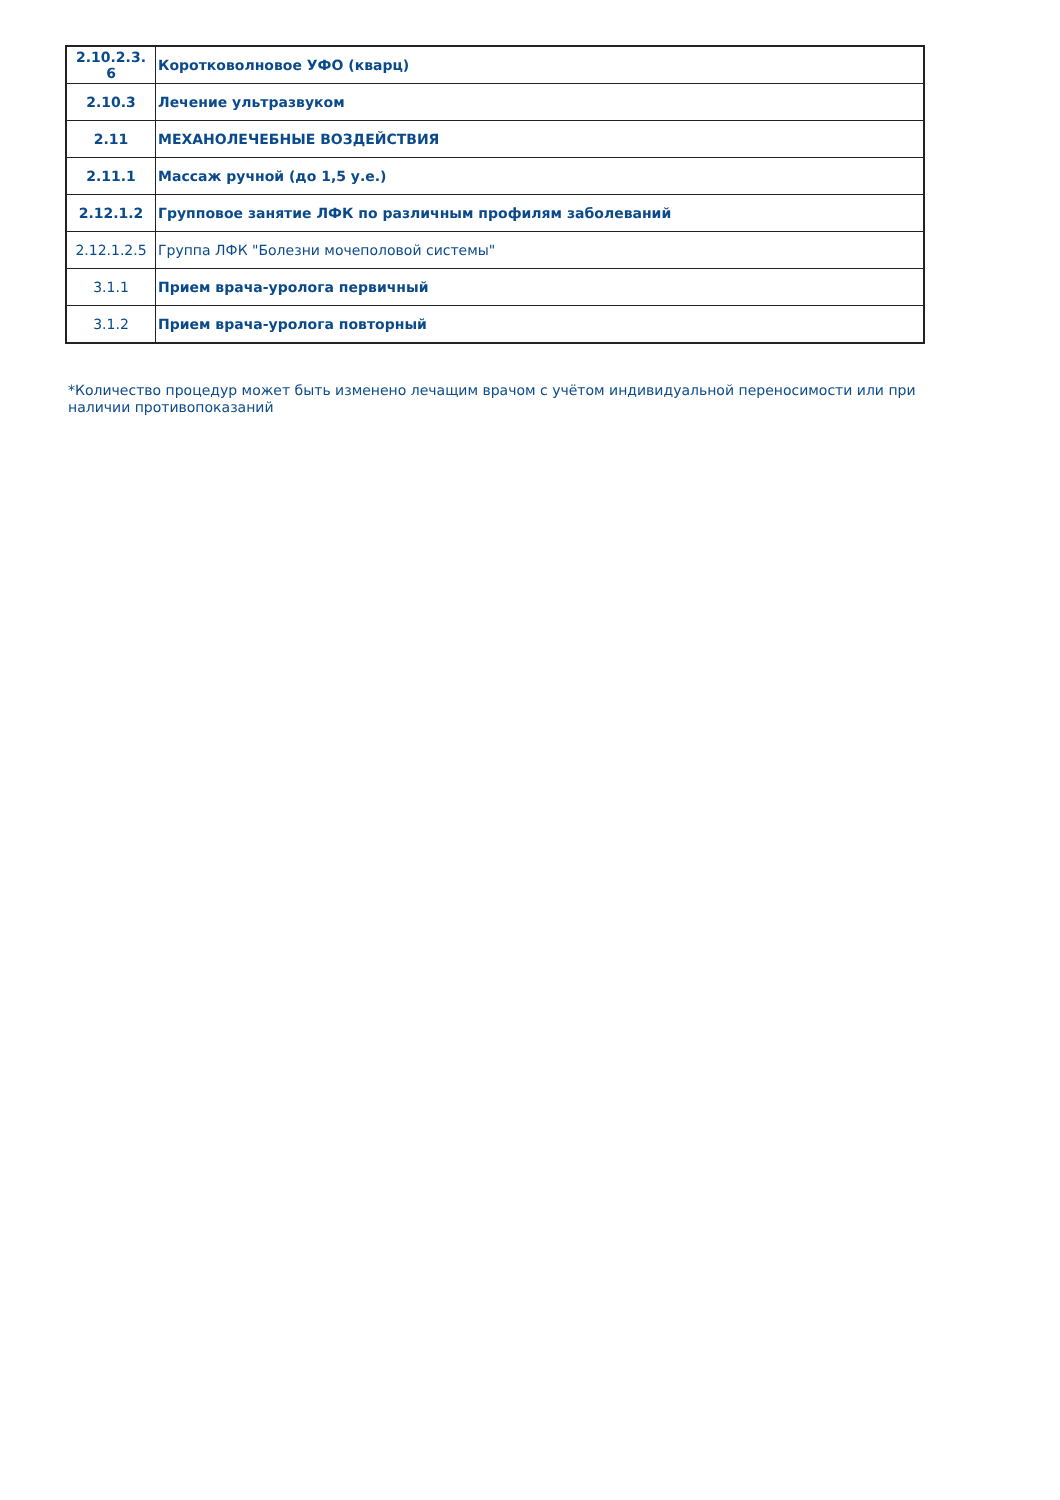| 2.10.2.3. 6 | Коротковолновое УФО (кварц) |
| 2.10.3 | Лечение ультразвуком |
| 2.11 | МЕХАНОЛЕЧЕБНЫЕ ВОЗДЕЙСТВИЯ |
| 2.11.1 | Массаж ручной (до 1,5 у.е.) |
| 2.12.1.2 | Групповое занятие ЛФК по различным профилям заболеваний |
| 2.12.1.2.5 | Группа ЛФК "Болезни мочеполовой системы" |
| 3.1.1 | Прием врача-уролога первичный |
| 3.1.2 | Прием врача-уролога повторный |
*Количество процедур может быть изменено лечащим врачом с учётом индивидуальной переносимости или при наличии противопоказаний